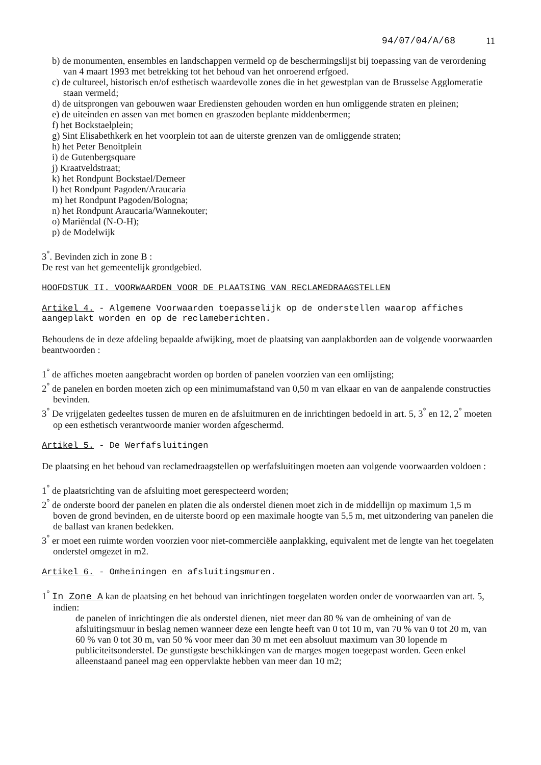94/07/04/A/68 11
b) de monumenten, ensembles en landschappen vermeld op de beschermingslijst bij toepassing van de verordening van 4 maart 1993 met betrekking tot het behoud van het onroerend erfgoed.
c) de cultureel, historisch en/of esthetisch waardevolle zones die in het gewestplan van de Brusselse Agglomeratie staan vermeld;
d) de uitsprongen van gebouwen waar Erediensten gehouden worden en hun omliggende straten en pleinen;
e) de uiteinden en assen van met bomen en graszoden beplante middenbermen;
f) het Bockstaelplein;
g) Sint Elisabethkerk en het voorplein tot aan de uiterste grenzen van de omliggende straten;
h) het Peter Benoitplein
i) de Gutenbergsquare
j) Kraatveldstraat;
k) het Rondpunt Bockstael/Demeer
l) het Rondpunt Pagoden/Araucaria
m) het Rondpunt Pagoden/Bologna;
n) het Rondpunt Araucaria/Wannekouter;
o) Mariëndal (N-O-H);
p) de Modelwijk
3<sup>°</sup>. Bevinden zich in zone B :
De rest van het gemeentelijk grondgebied.
HOOFDSTUK II. VOORWAARDEN VOOR DE PLAATSING VAN RECLAMEDRAAGSTELLEN
Artikel 4. - Algemene Voorwaarden toepasselijk op de onderstellen waarop affiches aangeplakt worden en op de reclameberichten.
Behoudens de in deze afdeling bepaalde afwijking, moet de plaatsing van aanplakborden aan de volgende voorwaarden beantwoorden :
1<sup>°</sup> de affiches moeten aangebracht worden op borden of panelen voorzien van een omlijsting;
2<sup>°</sup> de panelen en borden moeten zich op een minimumafstand van 0,50 m van elkaar en van de aanpalende constructies bevinden.
3<sup>°</sup> De vrijgelaten gedeeltes tussen de muren en de afsluitmuren en de inrichtingen bedoeld in art. 5, 3<sup>°</sup> en 12, 2<sup>°</sup> moeten op een esthetisch verantwoorde manier worden afgeschermd.
Artikel 5. - De Werfafsluitingen
De plaatsing en het behoud van reclamedraagstellen op werfafsluitingen moeten aan volgende voorwaarden voldoen :
1<sup>°</sup> de plaatsrichting van de afsluiting moet gerespecteerd worden;
2<sup>°</sup> de onderste boord der panelen en platen die als onderstel dienen moet zich in de middellijn op maximum 1,5 m boven de grond bevinden, en de uiterste boord op een maximale hoogte van 5,5 m, met uitzondering van panelen die de ballast van kranen bedekken.
3<sup>°</sup> er moet een ruimte worden voorzien voor niet-commerciële aanplakking, equivalent met de lengte van het toegelaten onderstel omgezet in m2.
Artikel 6. - Omheiningen en afsluitingsmuren.
1<sup>°</sup> In Zone A kan de plaatsing en het behoud van inrichtingen toegelaten worden onder de voorwaarden van art. 5, indien:
de panelen of inrichtingen die als onderstel dienen, niet meer dan 80 % van de omheining of van de afsluitingsmuur in beslag nemen wanneer deze een lengte heeft van 0 tot 10 m, van 70 % van 0 tot 20 m, van 60 % van 0 tot 30 m, van 50 % voor meer dan 30 m met een absoluut maximum van 30 lopende m publiciteitsonderstel. De gunstigste beschikkingen van de marges mogen toegepast worden. Geen enkel alleenstaand paneel mag een oppervlakte hebben van meer dan 10 m2;